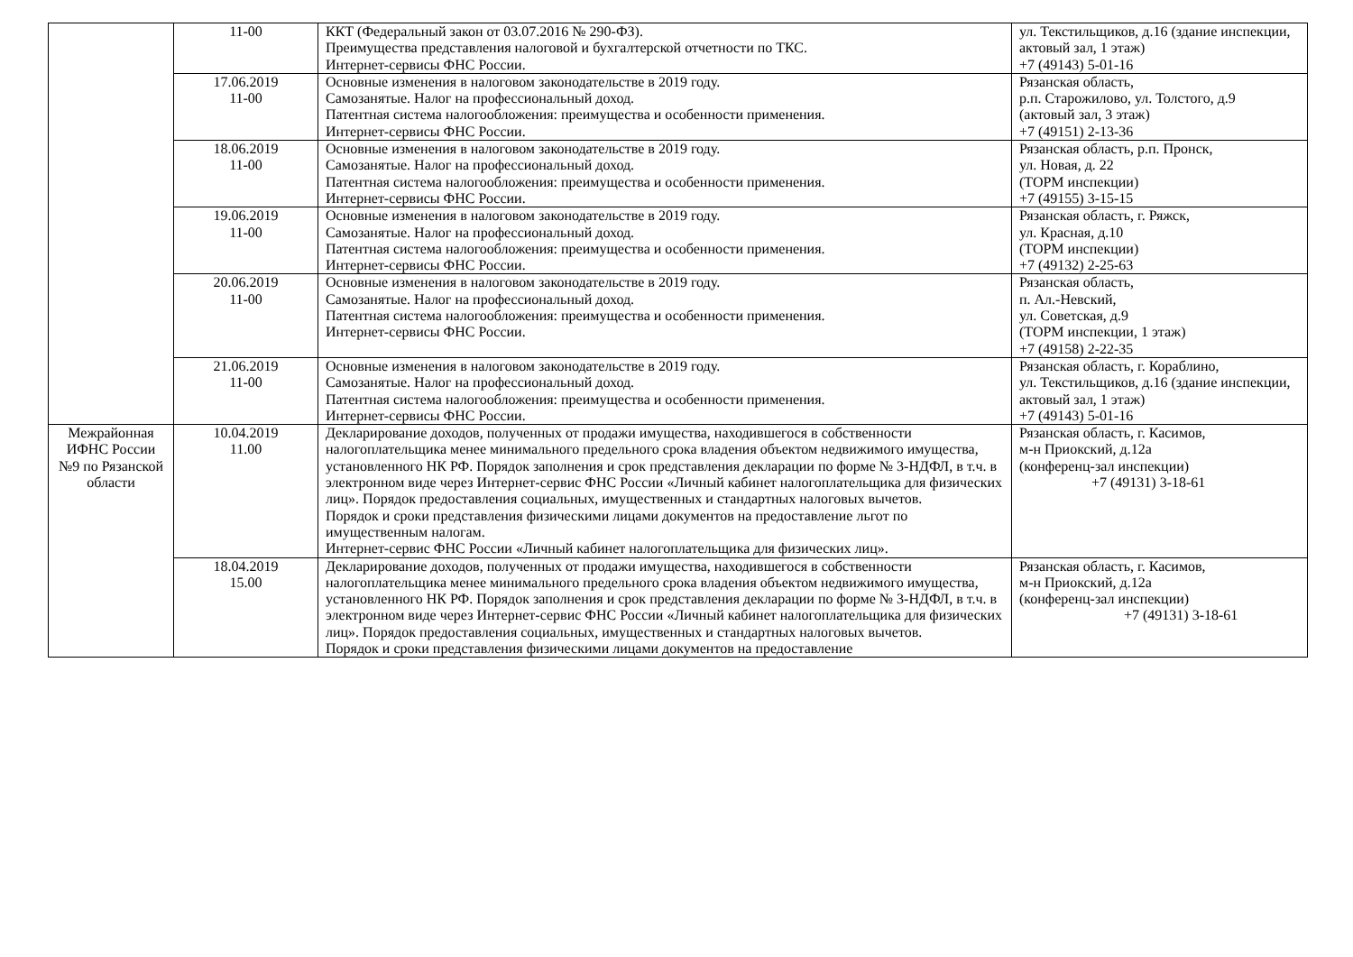| | 11-00 | ККТ (Федеральный закон от 03.07.2016 № 290-ФЗ). Преимущества представления налоговой и бухгалтерской отчетности по ТКС. Интернет-сервисы ФНС России. | ул. Текстильщиков, д.16 (здание инспекции, актовый зал, 1 этаж) +7 (49143) 5-01-16 |
| | 17.06.2019 11-00 | Основные изменения в налоговом законодательстве в 2019 году. Самозанятые. Налог на профессиональный доход. Патентная система налогообложения: преимущества и особенности применения. Интернет-сервисы ФНС России. | Рязанская область, р.п. Старожилово, ул. Толстого, д.9 (актовый зал, 3 этаж) +7 (49151) 2-13-36 |
| | 18.06.2019 11-00 | Основные изменения в налоговом законодательстве в 2019 году. Самозанятые. Налог на профессиональный доход. Патентная система налогообложения: преимущества и особенности применения. Интернет-сервисы ФНС России. | Рязанская область, р.п. Пронск, ул. Новая, д. 22 (ТОРМ инспекции) +7 (49155) 3-15-15 |
| | 19.06.2019 11-00 | Основные изменения в налоговом законодательстве в 2019 году. Самозанятые. Налог на профессиональный доход. Патентная система налогообложения: преимущества и особенности применения. Интернет-сервисы ФНС России. | Рязанская область, г. Ряжск, ул. Красная, д.10 (ТОРМ инспекции) +7 (49132) 2-25-63 |
| | 20.06.2019 11-00 | Основные изменения в налоговом законодательстве в 2019 году. Самозанятые. Налог на профессиональный доход. Патентная система налогообложения: преимущества и особенности применения. Интернет-сервисы ФНС России. | Рязанская область, п. Ал.-Невский, ул. Советская, д.9 (ТОРМ инспекции, 1 этаж) +7 (49158) 2-22-35 |
| | 21.06.2019 11-00 | Основные изменения в налоговом законодательстве в 2019 году. Самозанятые. Налог на профессиональный доход. Патентная система налогообложения: преимущества и особенности применения. Интернет-сервисы ФНС России. | Рязанская область, г. Кораблино, ул. Текстильщиков, д.16 (здание инспекции, актовый зал, 1 этаж) +7 (49143) 5-01-16 |
| Межрайонная ИФНС России №9 по Рязанской области | 10.04.2019 11.00 | Декларирование доходов, полученных от продажи имущества, находившегося в собственности налогоплательщика менее минимального предельного срока владения объектом недвижимого имущества, установленного НК РФ. Порядок заполнения и срок представления декларации по форме № 3-НДФЛ, в т.ч. в электронном виде через Интернет-сервис ФНС России «Личный кабинет налогоплательщика для физических лиц». Порядок предоставления социальных, имущественных и стандартных налоговых вычетов. Порядок и сроки представления физическими лицами документов на предоставление льгот по имущественным налогам. Интернет-сервис ФНС России «Личный кабинет налогоплательщика для физических лиц». | Рязанская область, г. Касимов, м-н Приокский, д.12а (конференц-зал инспекции) +7 (49131) 3-18-61 |
| | 18.04.2019 15.00 | Декларирование доходов, полученных от продажи имущества, находившегося в собственности налогоплательщика менее минимального предельного срока владения объектом недвижимого имущества, установленного НК РФ. Порядок заполнения и срок представления декларации по форме № 3-НДФЛ, в т.ч. в электронном виде через Интернет-сервис ФНС России «Личный кабинет налогоплательщика для физических лиц». Порядок предоставления социальных, имущественных и стандартных налоговых вычетов. Порядок и сроки представления физическими лицами документов на предоставление | Рязанская область, г. Касимов, м-н Приокский, д.12а (конференц-зал инспекции) +7 (49131) 3-18-61 |